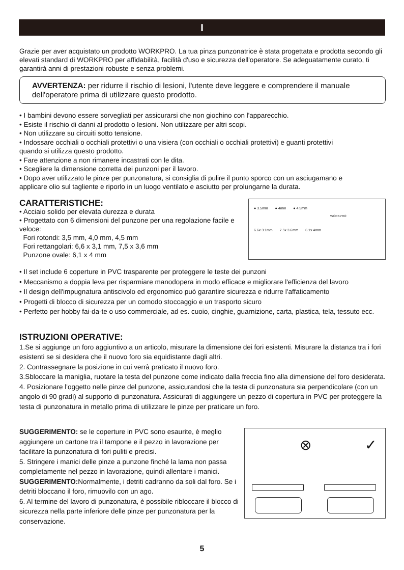I
Grazie per aver acquistato un prodotto WORKPRO. La tua pinza punzonatrice è stata progettata e prodotta secondo gli elevati standard di WORKPRO per affidabilità, facilità d'uso e sicurezza dell'operatore. Se adeguatamente curato, ti garantirà anni di prestazioni robuste e senza problemi.
AVVERTENZA: per ridurre il rischio di lesioni, l'utente deve leggere e comprendere il manuale dell'operatore prima di utilizzare questo prodotto.
• I bambini devono essere sorvegliati per assicurarsi che non giochino con l'apparecchio.
• Esiste il rischio di danni al prodotto o lesioni. Non utilizzare per altri scopi.
• Non utilizzare su circuiti sotto tensione.
• Indossare occhiali o occhiali protettivi o una visiera (con occhiali o occhiali protettivi) e guanti protettivi
quando si utilizza questo prodotto.
• Fare attenzione a non rimanere incastrati con le dita.
• Scegliere la dimensione corretta dei punzoni per il lavoro.
• Dopo aver utilizzato le pinze per punzonatura, si consiglia di pulire il punto sporco con un asciugamano e
applicare olio sul tagliente e riporlo in un luogo ventilato e asciutto per prolungarne la durata.
CARATTERISTICHE:
• Acciaio solido per elevata durezza e durata
• Progettato con 6 dimensioni del punzone per una regolazione facile e veloce:
Fori rotondi: 3,5 mm, 4,0 mm, 4,5 mm
Fori rettangolari: 6,6 x 3,1 mm, 7,5 x 3,6 mm
Punzone ovale: 6,1 x 4 mm
● 3.5mm ● 4mm ● 4.5mm
6.6x 3.1mm 7.5x 3.6mm 6.1x 4mm
WORKPRO
• Il set include 6 coperture in PVC trasparente per proteggere le teste dei punzoni
• Meccanismo a doppia leva per risparmiare manodopera in modo efficace e migliorare l'efficienza del lavoro
• Il design dell'impugnatura antiscivolo ed ergonomico può garantire sicurezza e ridurre l'affaticamento
• Progetti di blocco di sicurezza per un comodo stoccaggio e un trasporto sicuro
• Perfetto per hobby fai-da-te o uso commerciale, ad es. cuoio, cinghie, guarnizione, carta, plastica, tela, tessuto ecc.
ISTRUZIONI OPERATIVE:
1.Se si aggiunge un foro aggiuntivo a un articolo, misurare la dimensione dei fori esistenti. Misurare la distanza tra i fori esistenti se si desidera che il nuovo foro sia equidistante dagli altri.
2. Contrassegnare la posizione in cui verrà praticato il nuovo foro.
3.Sbloccare la maniglia, ruotare la testa del punzone come indicato dalla freccia fino alla dimensione del foro desiderata.
4. Posizionare l'oggetto nelle pinze del punzone, assicurandosi che la testa di punzonatura sia perpendicolare (con un angolo di 90 gradi) al supporto di punzonatura. Assicurati di aggiungere un pezzo di copertura in PVC per proteggere la testa di punzonatura in metallo prima di utilizzare le pinze per praticare un foro.
SUGGERIMENTO: se le coperture in PVC sono esaurite, è meglio aggiungere un cartone tra il tampone e il pezzo in lavorazione per facilitare la punzonatura di fori puliti e precisi.
5. Stringere i manici delle pinze a punzone finché la lama non passa completamente nel pezzo in lavorazione, quindi allentare i manici.
SUGGERIMENTO: Normalmente, i detriti cadranno da soli dal foro. Se i detriti bloccano il foro, rimuovilo con un ago.
6. Al termine del lavoro di punzonatura, è possibile ribloccare il blocco di sicurezza nella parte inferiore delle pinze per punzonatura per la conservazione.
⊗ ✓
5